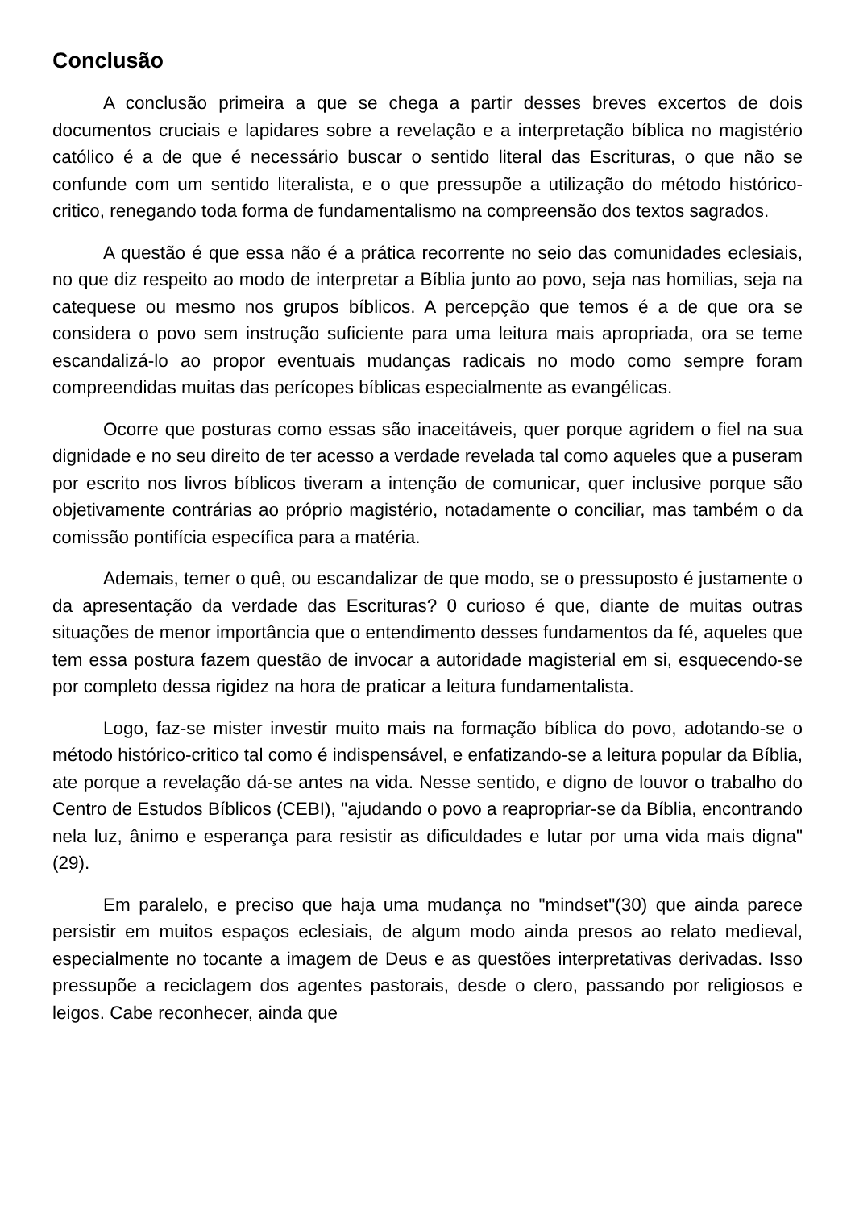Conclusão
A conclusão primeira a que se chega a partir desses breves excertos de dois documentos cruciais e lapidares sobre a revelação e a interpretação bíblica no magistério católico é a de que é necessário buscar o sentido literal das Escrituras, o que não se confunde com um sentido literalista, e o que pressupõe a utilização do método histórico-critico, renegando toda forma de fundamentalismo na compreensão dos textos sagrados.
A questão é que essa não é a prática recorrente no seio das comunidades eclesiais, no que diz respeito ao modo de interpretar a Bíblia junto ao povo, seja nas homilias, seja na catequese ou mesmo nos grupos bíblicos. A percepção que temos é a de que ora se considera o povo sem instrução suficiente para uma leitura mais apropriada, ora se teme escandalizá-lo ao propor eventuais mudanças radicais no modo como sempre foram compreendidas muitas das perícopes bíblicas especialmente as evangélicas.
Ocorre que posturas como essas são inaceitáveis, quer porque agridem o fiel na sua dignidade e no seu direito de ter acesso a verdade revelada tal como aqueles que a puseram por escrito nos livros bíblicos tiveram a intenção de comunicar, quer inclusive porque são objetivamente contrárias ao próprio magistério, notadamente o conciliar, mas também o da comissão pontifícia específica para a matéria.
Ademais, temer o quê, ou escandalizar de que modo, se o pressuposto é justamente o da apresentação da verdade das Escrituras? 0 curioso é que, diante de muitas outras situações de menor importância que o entendimento desses fundamentos da fé, aqueles que tem essa postura fazem questão de invocar a autoridade magisterial em si, esquecendo-se por completo dessa rigidez na hora de praticar a leitura fundamentalista.
Logo, faz-se mister investir muito mais na formação bíblica do povo, adotando-se o método histórico-critico tal como é indispensável, e enfatizando-se a leitura popular da Bíblia, ate porque a revelação dá-se antes na vida. Nesse sentido, e digno de louvor o trabalho do Centro de Estudos Bíblicos (CEBI), "ajudando o povo a reapropriar-se da Bíblia, encontrando nela luz, ânimo e esperança para resistir as dificuldades e lutar por uma vida mais digna"(29).
Em paralelo, e preciso que haja uma mudança no "mindset"(30) que ainda parece persistir em muitos espaços eclesiais, de algum modo ainda presos ao relato medieval, especialmente no tocante a imagem de Deus e as questões interpretativas derivadas. Isso pressupõe a reciclagem dos agentes pastorais, desde o clero, passando por religiosos e leigos. Cabe reconhecer, ainda que